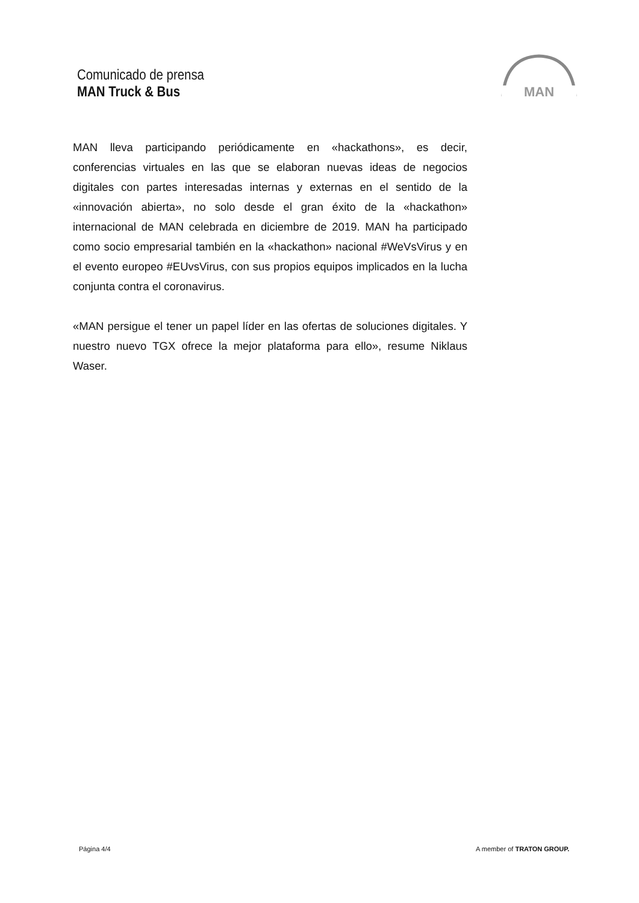Comunicado de prensa
MAN Truck & Bus
MAN
MAN lleva participando periódicamente en «hackathons», es decir, conferencias virtuales en las que se elaboran nuevas ideas de negocios digitales con partes interesadas internas y externas en el sentido de la «innovación abierta», no solo desde el gran éxito de la «hackathon» internacional de MAN celebrada en diciembre de 2019. MAN ha participado como socio empresarial también en la «hackathon» nacional #WeVsVirus y en el evento europeo #EUvsVirus, con sus propios equipos implicados en la lucha conjunta contra el coronavirus.
«MAN persigue el tener un papel líder en las ofertas de soluciones digitales. Y nuestro nuevo TGX ofrece la mejor plataforma para ello», resume Niklaus Waser.
Página 4/4 A member of TRATON GROUP.